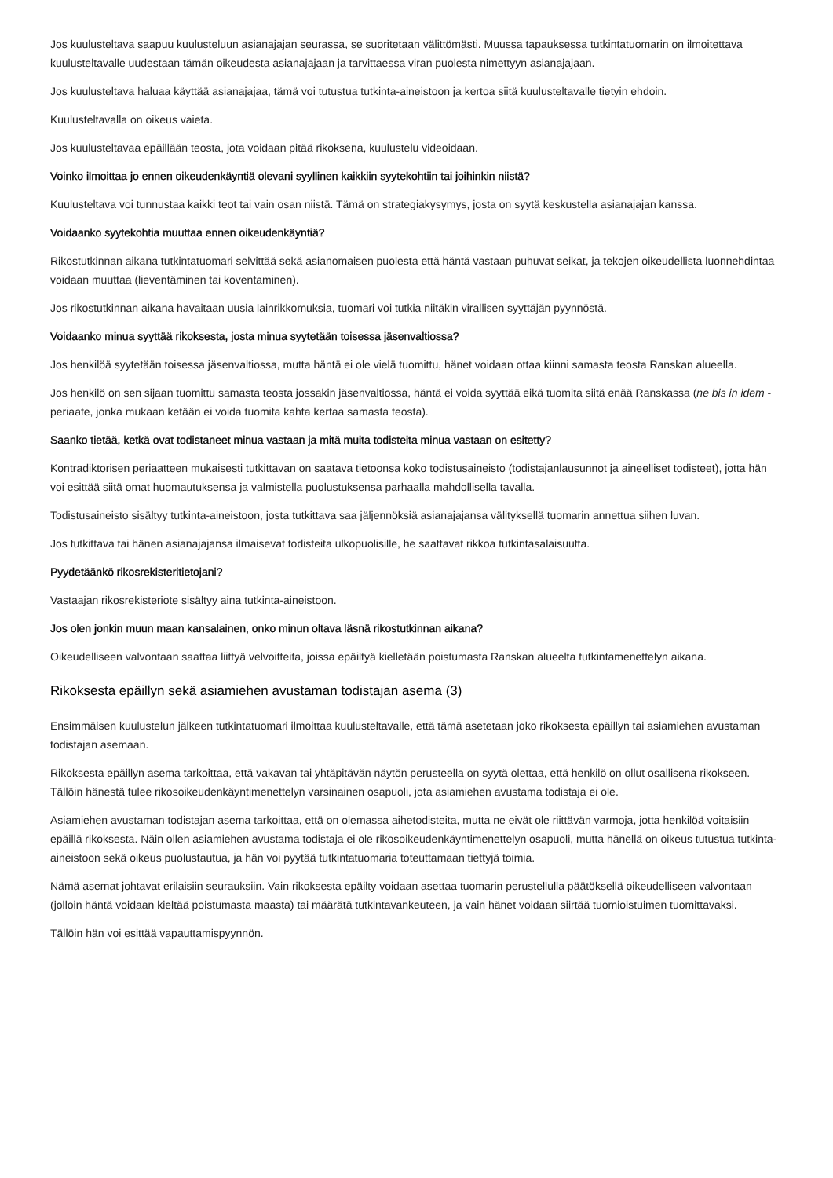Jos kuulusteltava saapuu kuulusteluun asianajajan seurassa, se suoritetaan välittömästi. Muussa tapauksessa tutkintatuomarin on ilmoitettava kuulusteltavalle uudestaan tämän oikeudesta asianajajaan ja tarvittaessa viran puolesta nimettyyn asianajajaan.
Jos kuulusteltava haluaa käyttää asianajajaa, tämä voi tutustua tutkinta-aineistoon ja kertoa siitä kuulusteltavalle tietyin ehdoin.
Kuulusteltavalla on oikeus vaieta.
Jos kuulusteltavaa epäillään teosta, jota voidaan pitää rikoksena, kuulustelu videoidaan.
Voinko ilmoittaa jo ennen oikeudenkäyntiä olevani syyllinen kaikkiin syytekohtiin tai joihinkin niistä?
Kuulusteltava voi tunnustaa kaikki teot tai vain osan niistä. Tämä on strategiakysymys, josta on syytä keskustella asianajajan kanssa.
Voidaanko syytekohtia muuttaa ennen oikeudenkäyntiä?
Rikostutkinnan aikana tutkintatuomari selvittää sekä asianomaisen puolesta että häntä vastaan puhuvat seikat, ja tekojen oikeudellista luonnehdintaa voidaan muuttaa (lieventäminen tai koventaminen).
Jos rikostutkinnan aikana havaitaan uusia lainrikkomuksia, tuomari voi tutkia niitäkin virallisen syyttäjän pyynnöstä.
Voidaanko minua syyttää rikoksesta, josta minua syytetään toisessa jäsenvaltiossa?
Jos henkilöä syytetään toisessa jäsenvaltiossa, mutta häntä ei ole vielä tuomittu, hänet voidaan ottaa kiinni samasta teosta Ranskan alueella.
Jos henkilö on sen sijaan tuomittu samasta teosta jossakin jäsenvaltiossa, häntä ei voida syyttää eikä tuomita siitä enää Ranskassa (ne bis in idem -periaate, jonka mukaan ketään ei voida tuomita kahta kertaa samasta teosta).
Saanko tietää, ketkä ovat todistaneet minua vastaan ja mitä muita todisteita minua vastaan on esitetty?
Kontradiktorisen periaatteen mukaisesti tutkittavan on saatava tietoonsa koko todistusaineisto (todistajanlausunnot ja aineelliset todisteet), jotta hän voi esittää siitä omat huomautuksensa ja valmistella puolustuksensa parhaalla mahdollisella tavalla.
Todistusaineisto sisältyy tutkinta-aineistoon, josta tutkittava saa jäljennöksiä asianajajansa välityksellä tuomarin annettua siihen luvan.
Jos tutkittava tai hänen asianajajansa ilmaisevat todisteita ulkopuolisille, he saattavat rikkoa tutkintasalaisuutta.
Pyydetäänkö rikosrekisteritietojani?
Vastaajan rikosrekisteriote sisältyy aina tutkinta-aineistoon.
Jos olen jonkin muun maan kansalainen, onko minun oltava läsnä rikostutkinnan aikana?
Oikeudelliseen valvontaan saattaa liittyä velvoitteita, joissa epäiltyä kielletään poistumasta Ranskan alueelta tutkintamenettelyn aikana.
Rikoksesta epäillyn sekä asiamiehen avustaman todistajan asema (3)
Ensimmäisen kuulustelun jälkeen tutkintatuomari ilmoittaa kuulusteltavalle, että tämä asetetaan joko rikoksesta epäillyn tai asiamiehen avustaman todistajan asemaan.
Rikoksesta epäillyn asema tarkoittaa, että vakavan tai yhtäpitävän näytön perusteella on syytä olettaa, että henkilö on ollut osallisena rikokseen. Tällöin hänestä tulee rikosoikeudenkäyntimenettelyn varsinainen osapuoli, jota asiamiehen avustama todistaja ei ole.
Asiamiehen avustaman todistajan asema tarkoittaa, että on olemassa aihetodisteita, mutta ne eivät ole riittävän varmoja, jotta henkilöä voitaisiin epäillä rikoksesta. Näin ollen asiamiehen avustama todistaja ei ole rikosoikeudenkäyntimenettelyn osapuoli, mutta hänellä on oikeus tutustua tutkinta-aineistoon sekä oikeus puolustautua, ja hän voi pyytää tutkintatuomaria toteuttamaan tiettyjä toimia.
Nämä asemat johtavat erilaisiin seurauksiin. Vain rikoksesta epäilty voidaan asettaa tuomarin perustellulla päätöksellä oikeudelliseen valvontaan (jolloin häntä voidaan kieltää poistumasta maasta) tai määrätä tutkintavankeuteen, ja vain hänet voidaan siirtää tuomioistuimen tuomittavaksi.
Tällöin hän voi esittää vapauttamispyynnön.